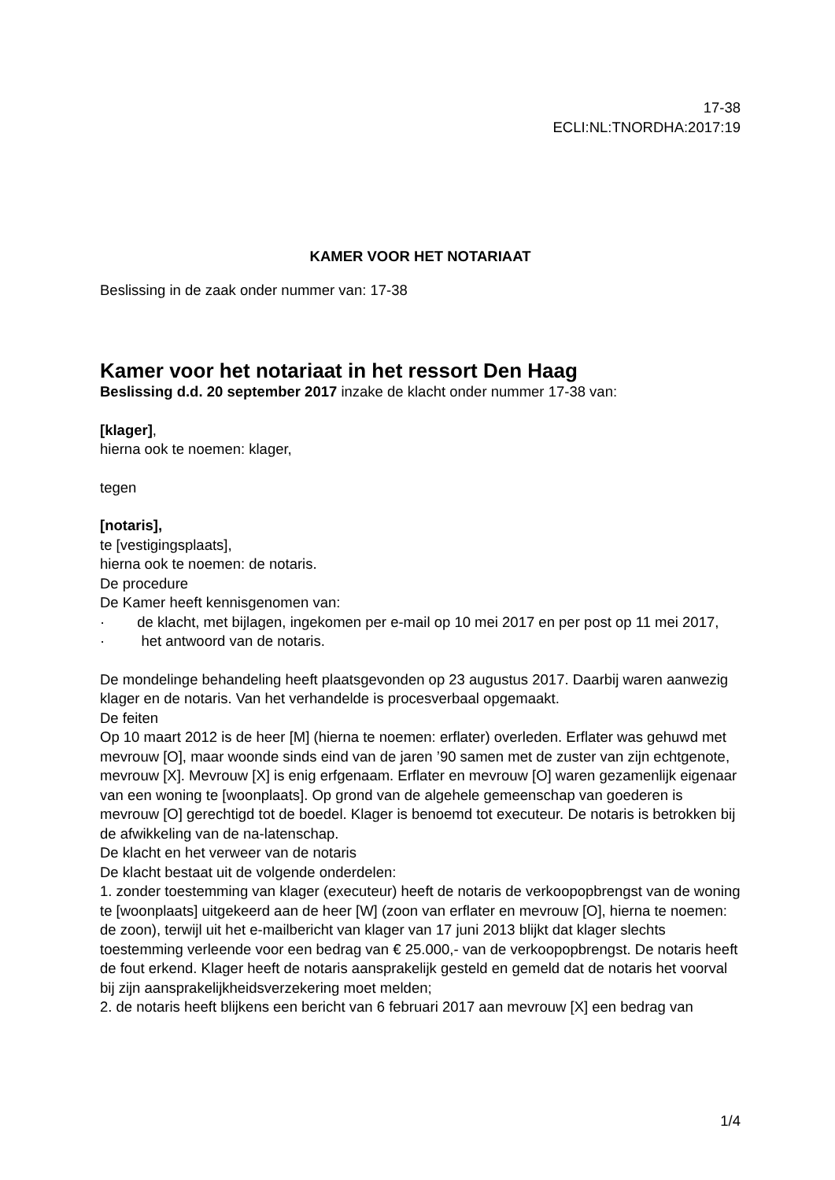17-38
ECLI:NL:TNORDHA:2017:19
KAMER VOOR HET NOTARIAAT
Beslissing in de zaak onder nummer van: 17-38
Kamer voor het notariaat in het ressort Den Haag
Beslissing d.d. 20 september 2017 inzake de klacht onder nummer 17-38 van:
[klager],
hierna ook te noemen: klager,
tegen
[notaris],
te [vestigingsplaats],
hierna ook te noemen: de notaris.
De procedure
De Kamer heeft kennisgenomen van:
· de klacht, met bijlagen, ingekomen per e-mail op 10 mei 2017 en per post op 11 mei 2017,
· het antwoord van de notaris.
De mondelinge behandeling heeft plaatsgevonden op 23 augustus 2017. Daarbij waren aanwezig klager en de notaris. Van het verhandelde is procesverbaal opgemaakt.
De feiten
Op 10 maart 2012 is de heer [M] (hierna te noemen: erflater) overleden. Erflater was gehuwd met mevrouw [O], maar woonde sinds eind van de jaren ’90 samen met de zuster van zijn echtgenote, mevrouw [X]. Mevrouw [X] is enig erfgenaam. Erflater en mevrouw [O] waren gezamenlijk eigenaar van een woning te [woonplaats]. Op grond van de algehele gemeenschap van goederen is mevrouw [O] gerechtigd tot de boedel. Klager is benoemd tot executeur. De notaris is betrokken bij de afwikkeling van de na-latenschap.
De klacht en het verweer van de notaris
De klacht bestaat uit de volgende onderdelen:
1. zonder toestemming van klager (executeur) heeft de notaris de verkoopopbrengst van de woning te [woonplaats] uitgekeerd aan de heer [W] (zoon van erflater en mevrouw [O], hierna te noemen: de zoon), terwijl uit het e-mailbericht van klager van 17 juni 2013 blijkt dat klager slechts toestemming verleende voor een bedrag van € 25.000,- van de verkoopopbrengst. De notaris heeft de fout erkend. Klager heeft de notaris aansprakelijk gesteld en gemeld dat de notaris het voorval bij zijn aansprakelijkheidsverzekering moet melden;
2. de notaris heeft blijkens een bericht van 6 februari 2017 aan mevrouw [X] een bedrag van
1/4